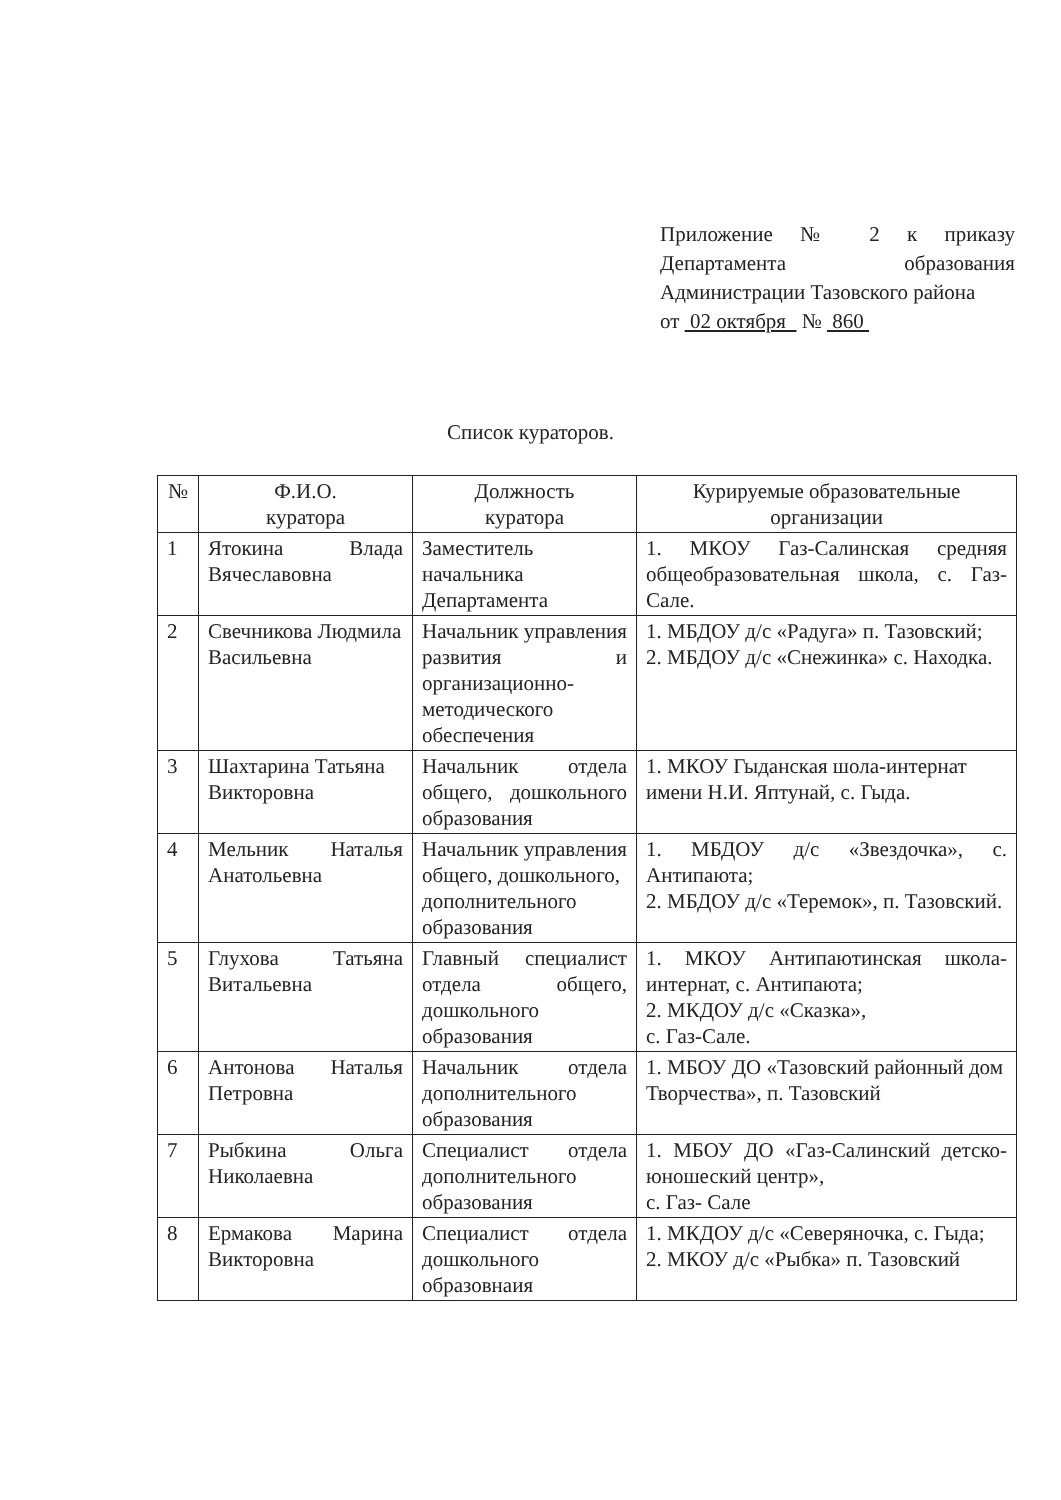Приложение № 2 к приказу Департамента образования Администрации Тазовского района
от 02 октября № 860
Список кураторов.
| № | Ф.И.О. куратора | Должность куратора | Курируемые образовательные организации |
| --- | --- | --- | --- |
| 1 | Ятокина Влада Вячеславовна | Заместитель начальника Департамента | 1. МКОУ Газ-Салинская средняя общеобразовательная школа, с. Газ-Сале. |
| 2 | Свечникова Людмила Васильевна | Начальник управления развития и организационно-методического обеспечения | 1. МБДОУ д/с «Радуга» п. Тазовский; 2. МБДОУ д/с «Снежинка» с. Находка. |
| 3 | Шахтарина Татьяна Викторовна | Начальник отдела общего, дошкольного образования | 1. МКОУ Гыданская шола-интернат имени Н.И. Яптунай, с. Гыда. |
| 4 | Мельник Наталья Анатольевна | Начальник управления общего, дошкольного, дополнительного образования | 1. МБДОУ д/с «Звездочка», с. Антипаюта; 2. МБДОУ д/с «Теремок», п. Тазовский. |
| 5 | Глухова Татьяна Витальевна | Главный специалист отдела общего, дошкольного образования | 1. МКОУ Антипаютинская школа-интернат, с. Антипаюта; 2. МКДОУ д/с «Сказка», с. Газ-Сале. |
| 6 | Антонова Наталья Петровна | Начальник отдела дополнительного образования | 1. МБОУ ДО «Тазовский районный дом Творчества», п. Тазовский |
| 7 | Рыбкина Ольга Николаевна | Специалист отдела дополнительного образования | 1. МБОУ ДО «Газ-Салинский детско-юношеский центр», с. Газ- Сале |
| 8 | Ермакова Марина Викторовна | Специалист отдела дошкольного образовнаия | 1. МКДОУ д/с «Северяночка, с. Гыда; 2. МКОУ д/с «Рыбка» п. Тазовский |